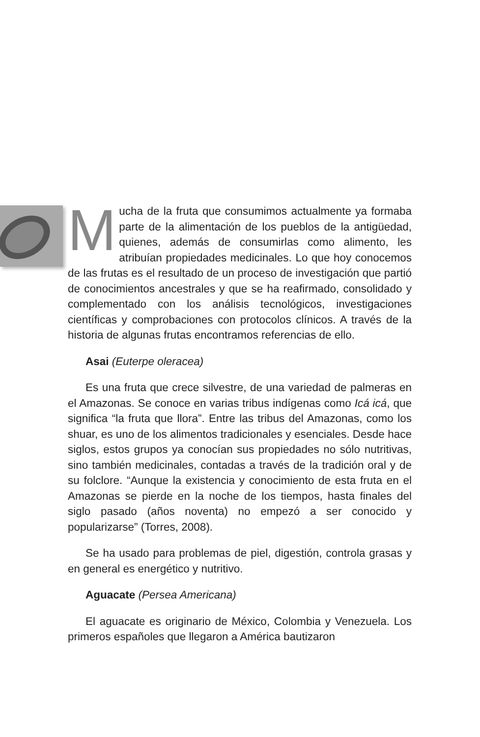Mucha de la fruta que consumimos actualmente ya formaba parte de la alimentación de los pueblos de la antigüedad, quienes, además de consumirlas como alimento, les atribuían propiedades medicinales. Lo que hoy conocemos de las frutas es el resultado de un proceso de investigación que partió de conocimientos ancestrales y que se ha reafirmado, consolidado y complementado con los análisis tecnológicos, investigaciones científicas y comprobaciones con protocolos clínicos. A través de la historia de algunas frutas encontramos referencias de ello.
Asai (Euterpe oleracea)
Es una fruta que crece silvestre, de una variedad de palmeras en el Amazonas. Se conoce en varias tribus indígenas como Icá icá, que significa “la fruta que llora”. Entre las tribus del Amazonas, como los shuar, es uno de los alimentos tradicionales y esenciales. Desde hace siglos, estos grupos ya conocían sus propiedades no sólo nutritivas, sino también medicinales, contadas a través de la tradición oral y de su folclore. “Aunque la existencia y conocimiento de esta fruta en el Amazonas se pierde en la noche de los tiempos, hasta finales del siglo pasado (años noventa) no empezó a ser conocido y popularizarse” (Torres, 2008).
Se ha usado para problemas de piel, digestión, controla grasas y en general es energético y nutritivo.
Aguacate (Persea Americana)
El aguacate es originario de México, Colombia y Venezuela. Los primeros españoles que llegaron a América bautizaron